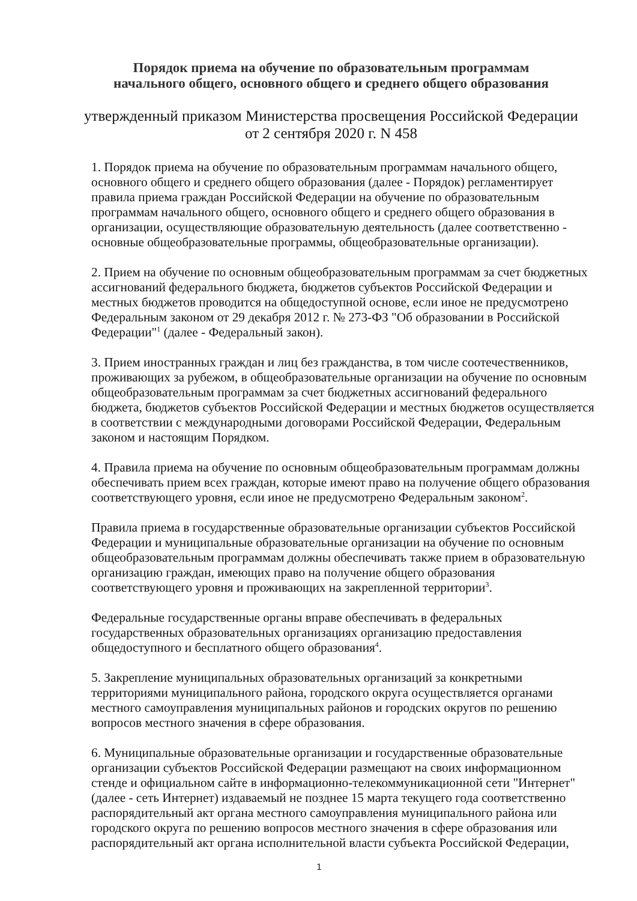Порядок приема на обучение по образовательным программам
начального общего, основного общего и среднего общего образования
утвержденный приказом Министерства просвещения Российской Федерации
от 2 сентября 2020 г. N 458
1. Порядок приема на обучение по образовательным программам начального общего, основного общего и среднего общего образования (далее - Порядок) регламентирует правила приема граждан Российской Федерации на обучение по образовательным программам начального общего, основного общего и среднего общего образования в организации, осуществляющие образовательную деятельность (далее соответственно - основные общеобразовательные программы, общеобразовательные организации).
2. Прием на обучение по основным общеобразовательным программам за счет бюджетных ассигнований федерального бюджета, бюджетов субъектов Российской Федерации и местных бюджетов проводится на общедоступной основе, если иное не предусмотрено Федеральным законом от 29 декабря 2012 г. № 273-ФЗ "Об образовании в Российской Федерации"<sup>1</sup> (далее - Федеральный закон).
3. Прием иностранных граждан и лиц без гражданства, в том числе соотечественников, проживающих за рубежом, в общеобразовательные организации на обучение по основным общеобразовательным программам за счет бюджетных ассигнований федерального бюджета, бюджетов субъектов Российской Федерации и местных бюджетов осуществляется в соответствии с международными договорами Российской Федерации, Федеральным законом и настоящим Порядком.
4. Правила приема на обучение по основным общеобразовательным программам должны обеспечивать прием всех граждан, которые имеют право на получение общего образования соответствующего уровня, если иное не предусмотрено Федеральным законом<sup>2</sup>.
Правила приема в государственные образовательные организации субъектов Российской Федерации и муниципальные образовательные организации на обучение по основным общеобразовательным программам должны обеспечивать также прием в образовательную организацию граждан, имеющих право на получение общего образования соответствующего уровня и проживающих на закрепленной территории<sup>3</sup>.
Федеральные государственные органы вправе обеспечивать в федеральных государственных образовательных организациях организацию предоставления общедоступного и бесплатного общего образования<sup>4</sup>.
5. Закрепление муниципальных образовательных организаций за конкретными территориями муниципального района, городского округа осуществляется органами местного самоуправления муниципальных районов и городских округов по решению вопросов местного значения в сфере образования.
6. Муниципальные образовательные организации и государственные образовательные организации субъектов Российской Федерации размещают на своих информационном стенде и официальном сайте в информационно-телекоммуникационной сети "Интернет" (далее - сеть Интернет) издаваемый не позднее 15 марта текущего года соответственно распорядительный акт органа местного самоуправления муниципального района или городского округа по решению вопросов местного значения в сфере образования или распорядительный акт органа исполнительной власти субъекта Российской Федерации,
1